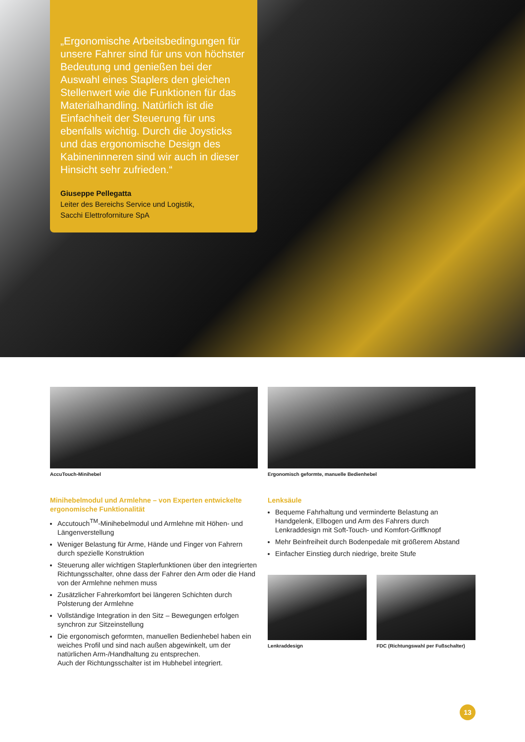„Ergonomische Arbeitsbedingungen für unsere Fahrer sind für uns von höchster Bedeutung und genießen bei der Auswahl eines Staplers den gleichen Stellenwert wie die Funktionen für das Materialhandling. Natürlich ist die Einfachheit der Steuerung für uns ebenfalls wichtig. Durch die Joysticks und das ergonomische Design des Kabineninneren sind wir auch in dieser Hinsicht sehr zufrieden.“
Giuseppe Pellegatta
Leiter des Bereichs Service und Logistik,
Sacchi Elettroforniture SpA
AccuTouch-Minihebel Ergonomisch geformte, manuelle Bedienhebel
Minihebelmodul und Armlehne – von Experten entwickelte ergonomische Funktionalität
Accutouch<sup>TM</sup>-Minihebelmodul und Armlehne mit Höhen- und Längenverstellung
Weniger Belastung für Arme, Hände und Finger von Fahrern durch spezielle Konstruktion
Steuerung aller wichtigen Staplerfunktionen über den integrierten Richtungsschalter, ohne dass der Fahrer den Arm oder die Hand von der Armlehne nehmen muss
Zusätzlicher Fahrerkomfort bei längeren Schichten durch Polsterung der Armlehne
Vollständige Integration in den Sitz – Bewegungen erfolgen synchron zur Sitzeinstellung
Die ergonomisch geformten, manuellen Bedienhebel haben ein weiches Profil und sind nach außen abgewinkelt, um der natürlichen Arm-/Handhaltung zu entsprechen.
Auch der Richtungsschalter ist im Hubhebel integriert.
Lenksäule
Bequeme Fahrhaltung und verminderte Belastung an Handgelenk, Ellbogen und Arm des Fahrers durch Lenkraddesign mit Soft-Touch- und Komfort-Griffknopf
Mehr Beinfreiheit durch Bodenpedale mit größerem Abstand
Einfacher Einstieg durch niedrige, breite Stufe
Lenkraddesign FDC (Richtungswahl per Fußschalter)
13